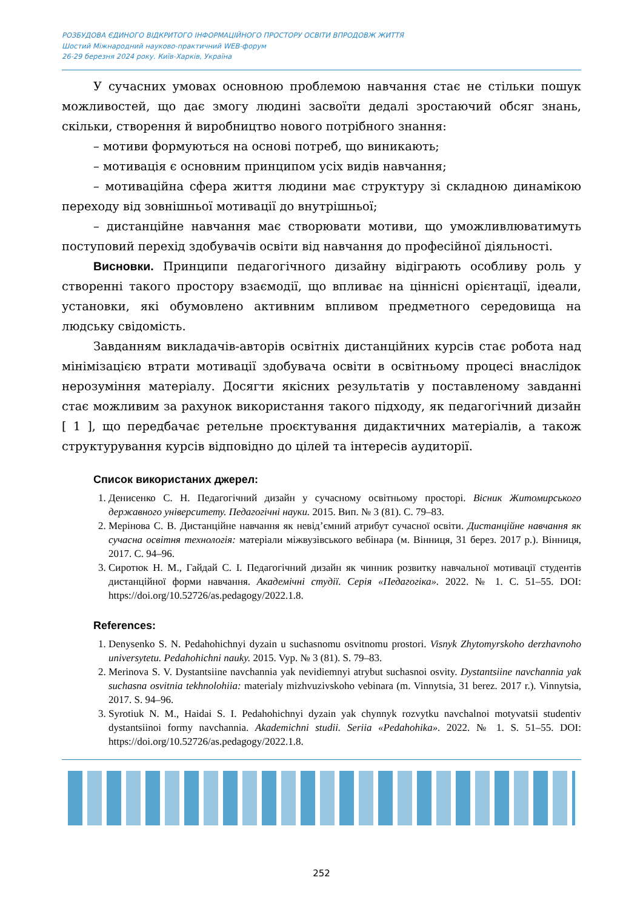РОЗБУДОВА ЄДИНОГО ВІДКРИТОГО ІНФОРМАЦІЙНОГО ПРОСТОРУ ОСВІТИ ВПРОДОВЖ ЖИТТЯ
Шостий Міжнародний науково-практичний WEB-форум
26-29 березня 2024 року. Київ-Харків, Україна
У сучасних умовах основною проблемою навчання стає не стільки пошук можливостей, що дає змогу людині засвоїти дедалі зростаючий обсяг знань, скільки, створення й виробництво нового потрібного знання:
– мотиви формуються на основі потреб, що виникають;
– мотивація є основним принципом усіх видів навчання;
– мотиваційна сфера життя людини має структуру зі складною динамікою переходу від зовнішньої мотивації до внутрішньої;
– дистанційне навчання має створювати мотиви, що уможливлюватимуть поступовий перехід здобувачів освіти від навчання до професійної діяльності.
Висновки. Принципи педагогічного дизайну відіграють особливу роль у створенні такого простору взаємодії, що впливає на ціннісні орієнтації, ідеали, установки, які обумовлено активним впливом предметного середовища на людську свідомість.
Завданням викладачів-авторів освітніх дистанційних курсів стає робота над мінімізацією втрати мотивації здобувача освіти в освітньому процесі внаслідок нерозуміння матеріалу. Досягти якісних результатів у поставленому завданні стає можливим за рахунок використання такого підходу, як педагогічний дизайн [ 1 ], що передбачає ретельне проєктування дидактичних матеріалів, а також структурування курсів відповідно до цілей та інтересів аудиторії.
Список використаних джерел:
1. Денисенко С. Н. Педагогічний дизайн у сучасному освітньому просторі. Вісник Житомирського державного університету. Педагогічні науки. 2015. Вип. № 3 (81). С. 79–83.
2. Мерінова С. В. Дистанційне навчання як невід’ємний атрибут сучасної освіти. Дистанційне навчання як сучасна освітня технологія: матеріали міжвузівського вебінара (м. Вінниця, 31 берез. 2017 р.). Вінниця, 2017. С. 94–96.
3. Сиротюк Н. М., Гайдай С. І. Педагогічний дизайн як чинник розвитку навчальної мотивації студентів дистанційної форми навчання. Академічні студії. Серія «Педагогіка». 2022. № 1. С. 51–55. DOI: https://doi.org/10.52726/as.pedagogy/2022.1.8.
References:
1. Denysenko S. N. Pedahohichnyi dyzain u suchasnomu osvitnomu prostori. Visnyk Zhytomyrskoho derzhavnoho universytetu. Pedahohichni nauky. 2015. Vyp. № 3 (81). S. 79–83.
2. Merinova S. V. Dystantsiine navchannia yak nevidiemnyi atrybut suchasnoi osvity. Dystantsiine navchannia yak suchasna osvitnia tekhnolohiia: materialy mizhvuzivskoho vebinara (m. Vinnytsia, 31 berez. 2017 r.). Vinnytsia, 2017. S. 94–96.
3. Syrotiuk N. M., Haidai S. I. Pedahohichnyi dyzain yak chynnyk rozvytku navchalnoi motyvatsii studentiv dystantsiinoi formy navchannia. Akademichni studii. Seriia «Pedahohika». 2022. № 1. S. 51–55. DOI: https://doi.org/10.52726/as.pedagogy/2022.1.8.
252